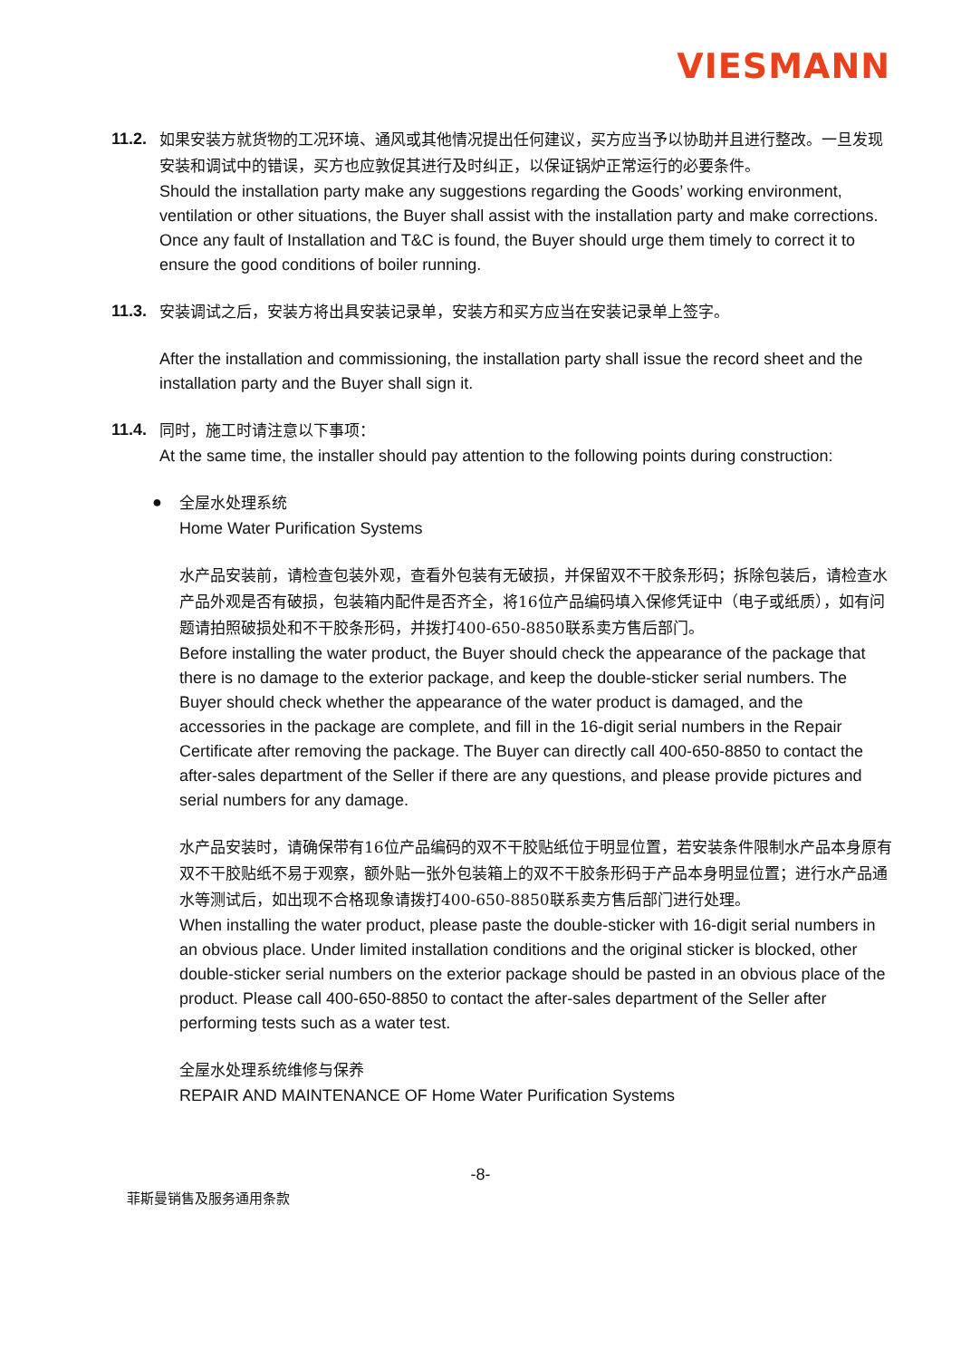VIESMANN
11.2.
如果安装方就货物的工况环境、通风或其他情况提出任何建议，买方应当予以协助并且进行整改。一旦发现安装和调试中的错误，买方也应敦促其进行及时纠正，以保证锅炉正常运行的必要条件。
Should the installation party make any suggestions regarding the Goods’ working environment, ventilation or other situations, the Buyer shall assist with the installation party and make corrections. Once any fault of Installation and T&C is found, the Buyer should urge them timely to correct it to ensure the good conditions of boiler running.
11.3.
安装调试之后，安装方将出具安装记录单，安装方和买方应当在安装记录单上签字。
After the installation and commissioning, the installation party shall issue the record sheet and the installation party and the Buyer shall sign it.
11.4.
同时，施工时请注意以下事项：
At the same time, the installer should pay attention to the following points during construction:
●
全屋水处理系统
Home Water Purification Systems
水产品安装前，请检查包装外观，查看外包装有无破损，并保留双不干胶条形码；拆除包装后，请检查水产品外观是否有破损，包装箱内配件是否齐全，将16位产品编码填入保修凭证中（电子或纸质），如有问题请拍照破损处和不干胶条形码，并拨打400-650-8850联系卖方售后部门。
Before installing the water product, the Buyer should check the appearance of the package that there is no damage to the exterior package, and keep the double-sticker serial numbers. The Buyer should check whether the appearance of the water product is damaged, and the accessories in the package are complete, and fill in the 16-digit serial numbers in the Repair Certificate after removing the package. The Buyer can directly call 400-650-8850 to contact the after-sales department of the Seller if there are any questions, and please provide pictures and serial numbers for any damage.
水产品安装时，请确保带有16位产品编码的双不干胶贴纸位于明显位置，若安装条件限制水产品本身原有双不干胶贴纸不易于观察，额外贴一张外包装箱上的双不干胶条形码于产品本身明显位置；进行水产品通水等测试后，如出现不合格现象请拨打400-650-8850联系卖方售后部门进行处理。
When installing the water product, please paste the double-sticker with 16-digit serial numbers in an obvious place. Under limited installation conditions and the original sticker is blocked, other double-sticker serial numbers on the exterior package should be pasted in an obvious place of the product. Please call 400-650-8850 to contact the after-sales department of the Seller after performing tests such as a water test.
全屋水处理系统维修与保养
REPAIR AND MAINTENANCE OF Home Water Purification Systems
-8-
菲斯曼销售及服务通用条款